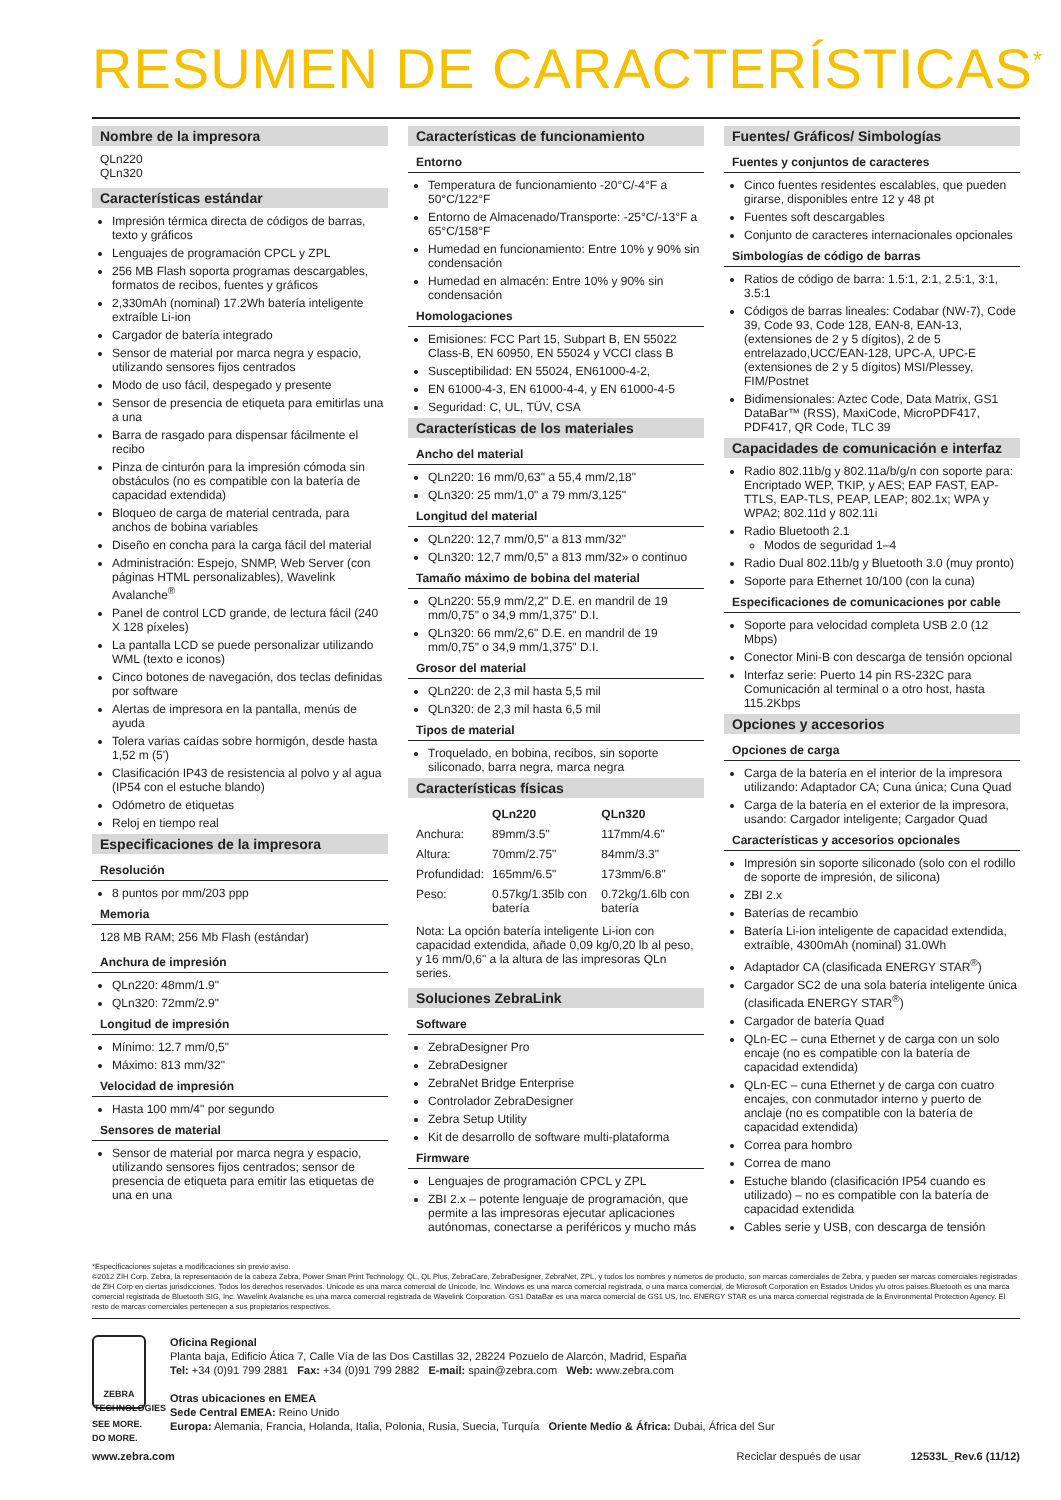RESUMEN DE CARACTERÍSTICAS<sup>*</sup>
Nombre de la impresora
QLn220
QLn320
Características estándar
Impresión térmica directa de códigos de barras, texto y gráficos
Lenguajes de programación CPCL y ZPL
256 MB Flash soporta programas descargables, formatos de recibos, fuentes y gráficos
2,330mAh (nominal) 17.2Wh batería inteligente extraíble Li-ion
Cargador de batería integrado
Sensor de material por marca negra y espacio, utilizando sensores fijos centrados
Modo de uso fácil, despegado y presente
Sensor de presencia de etiqueta para emitirlas una a una
Barra de rasgado para dispensar fácilmente el recibo
Pinza de cinturón para la impresión cómoda sin obstáculos (no es compatible con la batería de capacidad extendida)
Bloqueo de carga de material centrada, para anchos de bobina variables
Diseño en concha para la carga fácil del material
Administración: Espejo, SNMP, Web Server (con páginas HTML personalizables), Wavelink Avalanche<sup>®</sup>
Panel de control LCD grande, de lectura fácil (240 X 128 píxeles)
La pantalla LCD se puede personalizar utilizando WML (texto e iconos)
Cinco botones de navegación, dos teclas definidas por software
Alertas de impresora en la pantalla, menús de ayuda
Tolera varias caídas sobre hormigón, desde hasta 1,52 m (5')
Clasificación IP43 de resistencia al polvo y al agua (IP54 con el estuche blando)
Odómetro de etiquetas
Reloj en tiempo real
Especificaciones de la impresora
Resolución
8 puntos por mm/203 ppp
Memoria
128 MB RAM; 256 Mb Flash (estándar)
Anchura de impresión
QLn220: 48mm/1.9"
QLn320: 72mm/2.9"
Longitud de impresión
Mínimo: 12.7 mm/0,5"
Máximo: 813 mm/32"
Velocidad de impresión
Hasta 100 mm/4" por segundo
Sensores de material
Sensor de material por marca negra y espacio, utilizando sensores fijos centrados; sensor de presencia de etiqueta para emitir las etiquetas de una en una
Características de funcionamiento
Entorno
Temperatura de funcionamiento -20°C/-4°F a 50°C/122°F
Entorno de Almacenado/Transporte: -25°C/-13°F a 65°C/158°F
Humedad en funcionamiento: Entre 10% y 90% sin condensación
Humedad en almacén: Entre 10% y 90% sin condensación
Homologaciones
Emisiones: FCC Part 15, Subpart B, EN 55022 Class-B, EN 60950, EN 55024 y VCCI class B
Susceptibilidad: EN 55024, EN61000-4-2,
EN 61000-4-3, EN 61000-4-4, y EN 61000-4-5
Seguridad: C, UL, TÜV, CSA
Características de los materiales
Ancho del material
QLn220: 16 mm/0,63" a 55,4 mm/2,18"
QLn320: 25 mm/1,0" a 79 mm/3,125"
Longitud del material
QLn220: 12,7 mm/0,5" a 813 mm/32"
QLn320: 12,7 mm/0,5" a 813 mm/32» o continuo
Tamaño máximo de bobina del material
QLn220: 55,9 mm/2,2" D.E. en mandril de 19 mm/0,75" o 34,9 mm/1,375" D.I.
QLn320: 66 mm/2,6" D.E. en mandril de 19 mm/0,75" o 34,9 mm/1,375" D.I.
Grosor del material
QLn220: de 2,3 mil hasta 5,5 mil
QLn320: de 2,3 mil hasta 6,5 mil
Tipos de material
Troquelado, en bobina, recibos, sin soporte siliconado, barra negra, marca negra
Características físicas
| | QLn220 | QLn320 |
| --- | --- | --- |
| Anchura: | 89mm/3.5" | 117mm/4.6" |
| Altura: | 70mm/2.75" | 84mm/3.3" |
| Profundidad: | 165mm/6.5" | 173mm/6.8" |
| Peso: | 0.57kg/1.35lb con batería | 0.72kg/1.6lb con batería |
Nota: La opción batería inteligente Li-ion con capacidad extendida, añade 0,09 kg/0,20 lb al peso, y 16 mm/0,6" a la altura de las impresoras QLn series.
Soluciones ZebraLink
Software
ZebraDesigner Pro
ZebraDesigner
ZebraNet Bridge Enterprise
Controlador ZebraDesigner
Zebra Setup Utility
Kit de desarrollo de software multi-plataforma
Firmware
Lenguajes de programación CPCL y ZPL
ZBI 2.x – potente lenguaje de programación, que permite a las impresoras ejecutar aplicaciones autónomas, conectarse a periféricos y mucho más
Fuentes/ Gráficos/ Simbologías
Fuentes y conjuntos de caracteres
Cinco fuentes residentes escalables, que pueden girarse, disponibles entre 12 y 48 pt
Fuentes soft descargables
Conjunto de caracteres internacionales opcionales
Simbologías de código de barras
Ratios de código de barra: 1.5:1, 2:1, 2.5:1, 3:1, 3.5:1
Códigos de barras lineales: Codabar (NW-7), Code 39, Code 93, Code 128, EAN-8, EAN-13, (extensiones de 2 y 5 dígitos), 2 de 5 entrelazado,UCC/EAN-128, UPC-A, UPC-E (extensiones de 2 y 5 dígitos) MSI/Plessey, FIM/Postnet
Bidimensionales: Aztec Code, Data Matrix, GS1 DataBar™ (RSS), MaxiCode, MicroPDF417, PDF417, QR Code, TLC 39
Capacidades de comunicación e interfaz
Radio 802.11b/g y 802.11a/b/g/n con soporte para: Encriptado WEP, TKIP, y AES; EAP FAST, EAP-TTLS, EAP-TLS, PEAP, LEAP; 802.1x; WPA y WPA2; 802.11d y 802.11i
Radio Bluetooth 2.1
Modos de seguridad 1–4
Radio Dual 802.11b/g y Bluetooth 3.0 (muy pronto)
Soporte para Ethernet 10/100 (con la cuna)
Especificaciones de comunicaciones por cable
Soporte para velocidad completa USB 2.0 (12 Mbps)
Conector Mini-B con descarga de tensión opcional
Interfaz serie: Puerto 14 pin RS-232C para Comunicación al terminal o a otro host, hasta 115.2Kbps
Opciones y accesorios
Opciones de carga
Carga de la batería en el interior de la impresora utilizando: Adaptador CA; Cuna única; Cuna Quad
Carga de la batería en el exterior de la impresora, usando: Cargador inteligente; Cargador Quad
Características y accesorios opcionales
Impresión sin soporte siliconado (solo con el rodillo de soporte de impresión, de silicona)
ZBI 2.x
Baterías de recambio
Batería Li-ion inteligente de capacidad extendida, extraíble, 4300mAh (nominal) 31.0Wh
Adaptador CA (clasificada ENERGY STAR<sup>®</sup>)
Cargador SC2 de una sola batería inteligente única (clasificada ENERGY STAR<sup>®</sup>)
Cargador de batería Quad
QLn-EC – cuna Ethernet y de carga con un solo encaje (no es compatible con la batería de capacidad extendida)
QLn-EC – cuna Ethernet y de carga con cuatro encajes, con conmutador interno y puerto de anclaje (no es compatible con la batería de capacidad extendida)
Correa para hombro
Correa de mano
Estuche blando (clasificación IP54 cuando es utilizado) – no es compatible con la batería de capacidad extendida
Cables serie y USB, con descarga de tensión
*Especificaciones sujetas a modificaciones sin previo aviso.
©2012 ZIH Corp. Zebra, la representación de la cabeza Zebra, Power Smart Print Technology, QL, QL Plus, ZebraCare, ZebraDesigner, ZebraNet, ZPL, y todos los nombres y números de producto, son marcas comerciales de Zebra, y pueden ser marcas comerciales registradas de ZIH Corp en ciertas jurisdicciones. Todos los derechos reservados. Unicode es una marca comercial de Unicode, Inc. Windows es una marca comercial registrada, o una marca comercial, de Microsoft Corporation en Estados Unidos y/u otros países.Bluetooth es una marca comercial registrada de Bluetooth SIG, Inc. Wavelink Avalanche es una marca comercial registrada de Wavelink Corporation. GS1 DataBar es una marca comercial de GS1 US, Inc. ENERGY STAR es una marca comercial registrada de la Environmental Protection Agency. El resto de marcas comerciales pertenecen a sus propietarios respectivos.
ZEBRA
TECHNOLOGIES
SEE MORE.
DO MORE.
Oficina Regional
Planta baja, Edificio Ática 7, Calle Vía de las Dos Castillas 32, 28224 Pozuelo de Alarcón, Madrid, España
Tel: +34 (0)91 799 2881 Fax: +34 (0)91 799 2882 E-mail: spain@zebra.com Web: www.zebra.com
Otras ubicaciones en EMEA
Sede Central EMEA: Reino Unido
Europa: Alemania, Francia, Holanda, Italia, Polonia, Rusia, Suecia, Turquía Oriente Medio & África: Dubai, África del Sur
www.zebra.com Reciclar después de usar 12533L_Rev.6 (11/12)